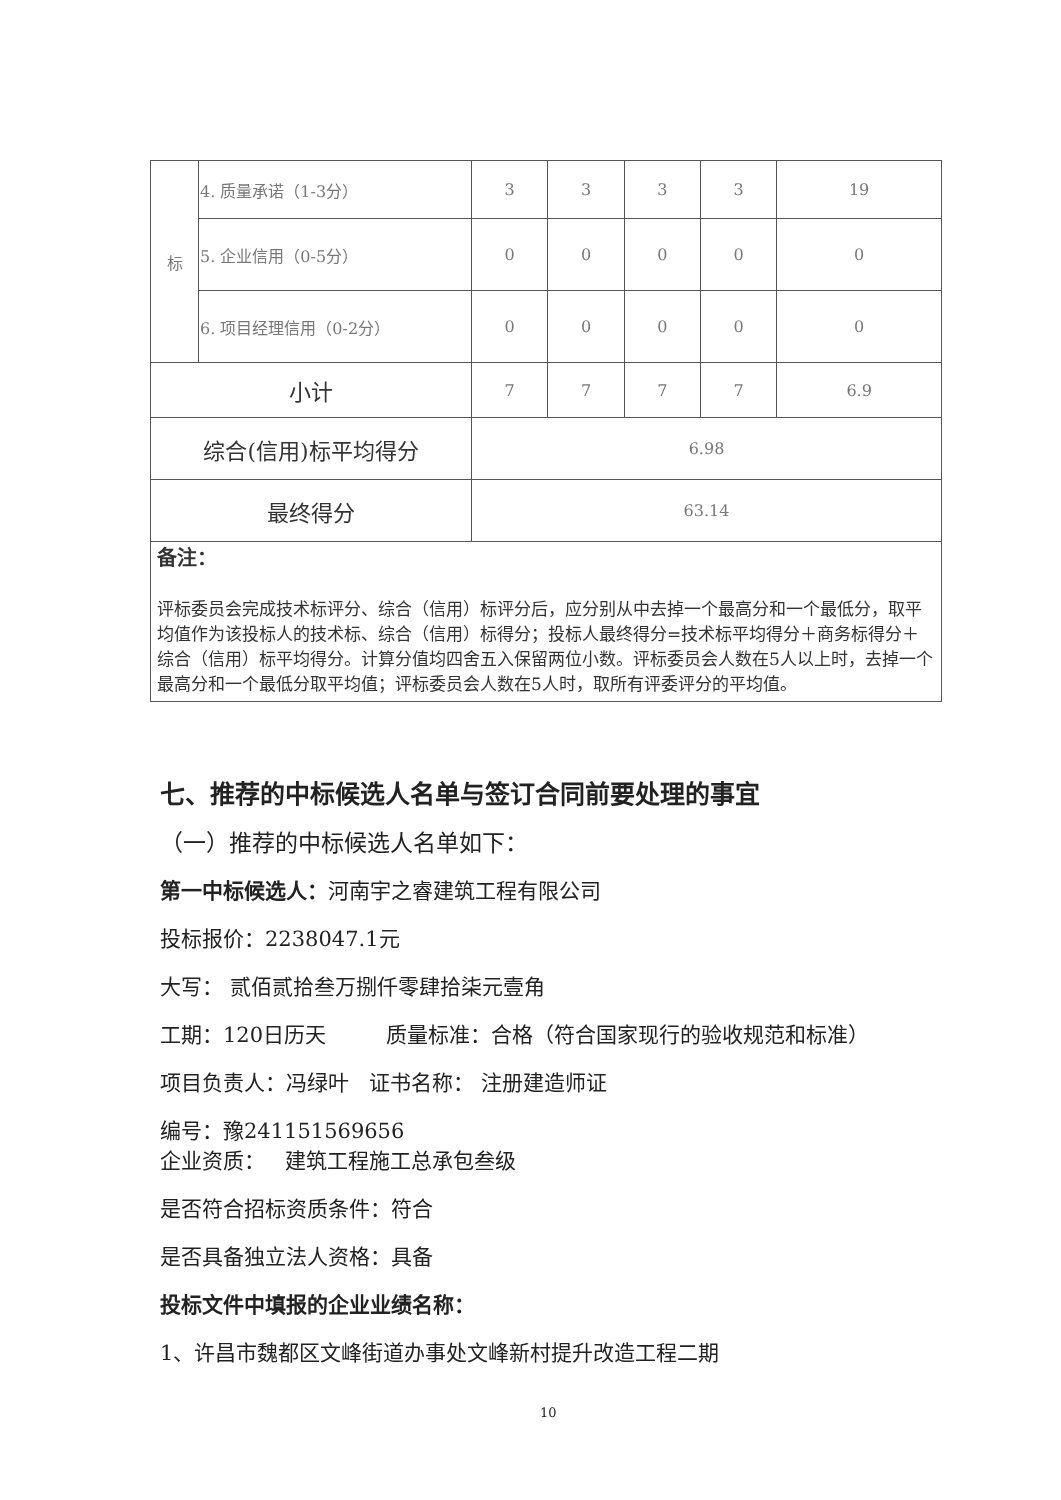| 标 | 4. 质量承诺（1-3分） | 3 | 3 | 3 | 3 | 19 |
| | 5. 企业信用（0-5分） | 0 | 0 | 0 | 0 | 0 |
| | 6. 项目经理信用（0-2分） | 0 | 0 | 0 | 0 | 0 |
| 小计 | | 7 | 7 | 7 | 7 | 6.9 |
| 综合(信用)标平均得分 | | 6.98 | | | | |
| 最终得分 | | 63.14 | | | | |
| 备注： 评标委员会完成技术标评分、综合（信用）标评分后，应分别从中去掉一个最高分和一个最低分，取平均值作为该投标人的技术标、综合（信用）标得分；投标人最终得分=技术标平均得分＋商务标得分＋综合（信用）标平均得分。计算分值均四舍五入保留两位小数。评标委员会人数在5人以上时，去掉一个最高分和一个最低分取平均值；评标委员会人数在5人时，取所有评委评分的平均值。 | | | | | | |
七、推荐的中标候选人名单与签订合同前要处理的事宜
（一）推荐的中标候选人名单如下：
第一中标候选人：河南宇之睿建筑工程有限公司
投标报价：2238047.1元
大写： 贰佰贰拾叁万捌仟零肆拾柒元壹角
工期：120日历天 质量标准：合格（符合国家现行的验收规范和标准）
项目负责人：冯绿叶 证书名称： 注册建造师证
编号：豫241151569656
企业资质： 建筑工程施工总承包叁级
是否符合招标资质条件：符合
是否具备独立法人资格：具备
投标文件中填报的企业业绩名称：
1、许昌市魏都区文峰街道办事处文峰新村提升改造工程二期
10